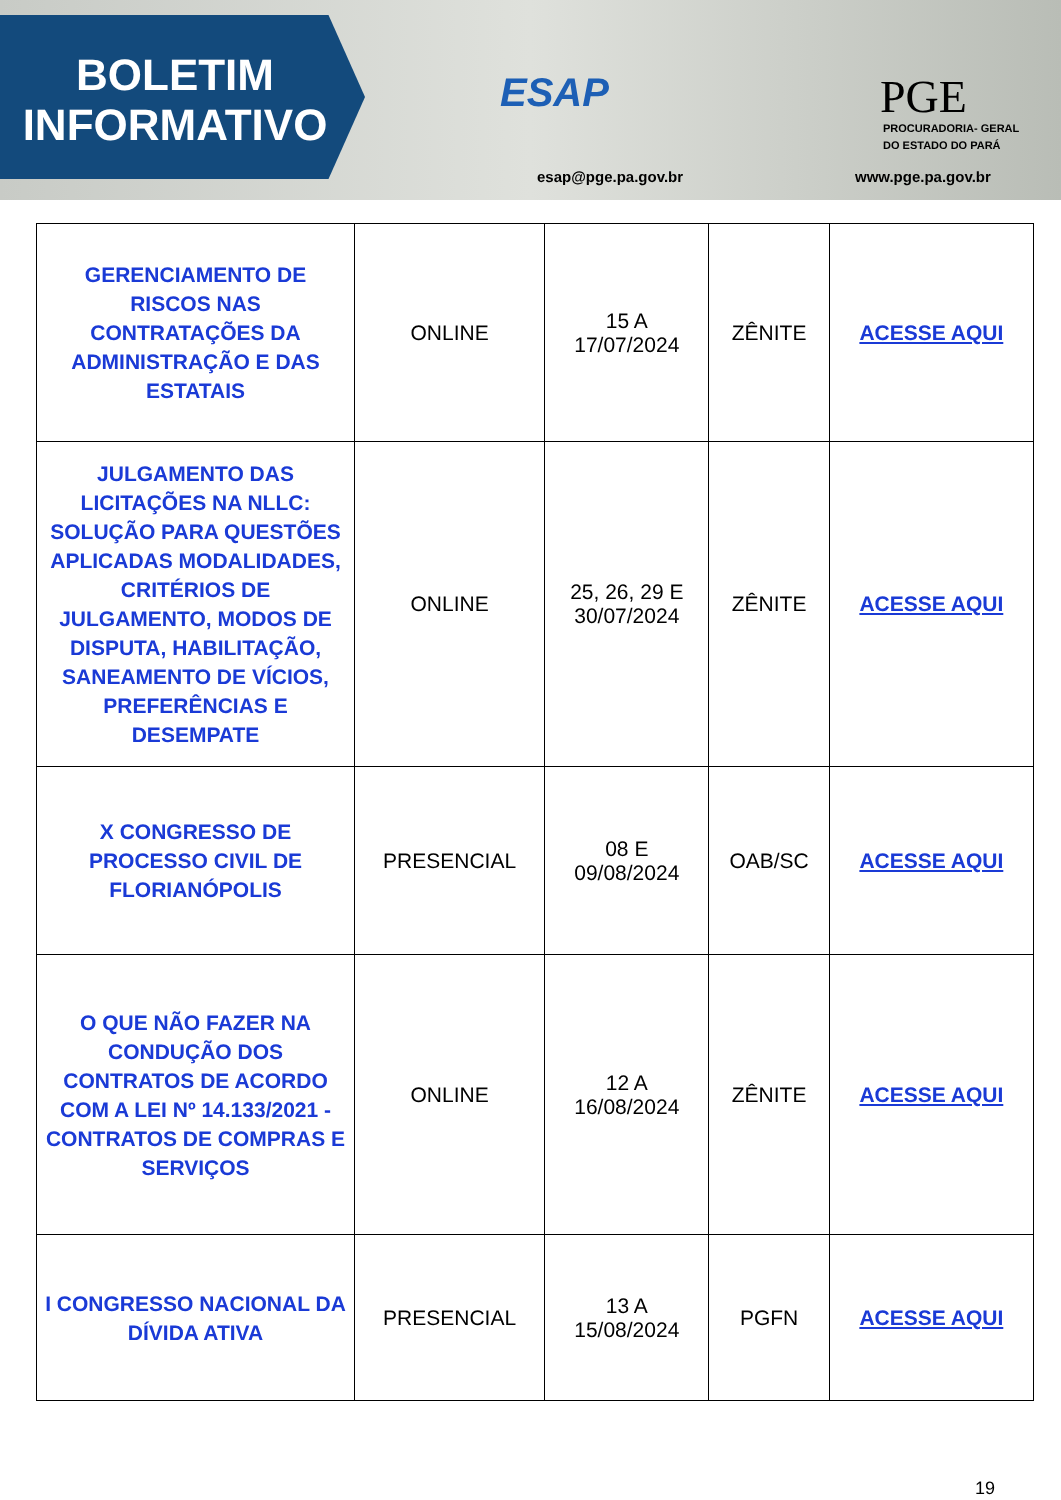BOLETIM
INFORMATIVO
ESAP
esap@pge.pa.gov.br
PGE
PROCURADORIA- GERAL
DO ESTADO DO PARÁ
www.pge.pa.gov.br
| GERENCIAMENTO DE RISCOS NAS CONTRATAÇÕES DA ADMINISTRAÇÃO E DAS ESTATAIS | ONLINE | 15 A 17/07/2024 | ZÊNITE | ACESSE AQUI |
| JULGAMENTO DAS LICITAÇÕES NA NLLC: SOLUÇÃO PARA QUESTÕES APLICADAS MODALIDADES, CRITÉRIOS DE JULGAMENTO, MODOS DE DISPUTA, HABILITAÇÃO, SANEAMENTO DE VÍCIOS, PREFERÊNCIAS E DESEMPATE | ONLINE | 25, 26, 29 E 30/07/2024 | ZÊNITE | ACESSE AQUI |
| X CONGRESSO DE PROCESSO CIVIL DE FLORIANÓPOLIS | PRESENCIAL | 08 E 09/08/2024 | OAB/SC | ACESSE AQUI |
| O QUE NÃO FAZER NA CONDUÇÃO DOS CONTRATOS DE ACORDO COM A LEI Nº 14.133/2021 - CONTRATOS DE COMPRAS E SERVIÇOS | ONLINE | 12 A 16/08/2024 | ZÊNITE | ACESSE AQUI |
| I CONGRESSO NACIONAL DA DÍVIDA ATIVA | PRESENCIAL | 13 A 15/08/2024 | PGFN | ACESSE AQUI |
19